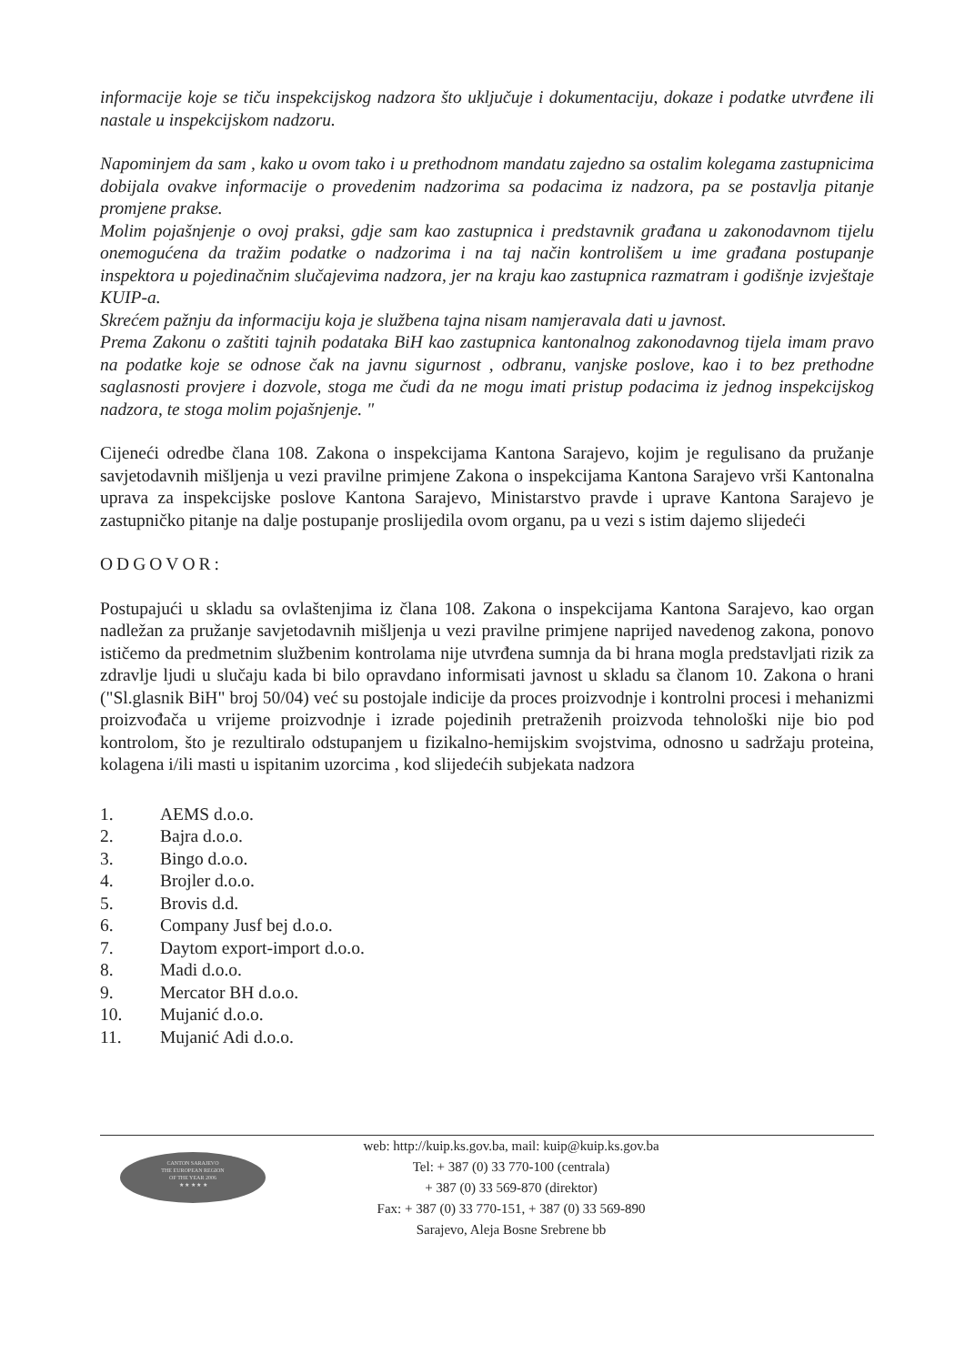informacije koje se tiču inspekcijskog nadzora što uključuje i dokumentaciju, dokaze i podatke utvrđene ili nastale u inspekcijskom nadzoru.
Napominjem da sam , kako u ovom tako i u prethodnom mandatu zajedno sa ostalim kolegama zastupnicima dobijala ovakve informacije o provedenim nadzorima sa podacima iz nadzora, pa se postavlja pitanje promjene prakse.
Molim pojašnjenje o ovoj praksi, gdje sam kao zastupnica i predstavnik građana u zakonodavnom tijelu onemogućena da tražim podatke o nadzorima i na taj način kontrolišem u ime građana postupanje inspektora u pojedinačnim slučajevima nadzora, jer na kraju kao zastupnica razmatram i godišnje izvještaje KUIP-a.
Skrećem pažnju da informaciju koja je službena tajna nisam namjeravala dati u javnost.
Prema Zakonu o zaštiti tajnih podataka BiH kao zastupnica kantonalnog zakonodavnog tijela imam pravo na podatke koje se odnose čak na javnu sigurnost , odbranu, vanjske poslove, kao i to bez prethodne saglasnosti provjere i dozvole, stoga me čudi da ne mogu imati pristup podacima iz jednog inspekcijskog nadzora, te stoga molim pojašnjenje. "
Cijeneći odredbe člana 108. Zakona o inspekcijama Kantona Sarajevo, kojim je regulisano da pružanje savjetodavnih mišljenja u vezi pravilne primjene Zakona o inspekcijama Kantona Sarajevo vrši Kantonalna uprava za inspekcijske poslove Kantona Sarajevo, Ministarstvo pravde i uprave Kantona Sarajevo je zastupničko pitanje na dalje postupanje proslijedila ovom organu, pa u vezi s istim dajemo slijedeći
ODGOVOR:
Postupajući u skladu sa ovlaštenjima iz člana 108. Zakona o inspekcijama Kantona Sarajevo, kao organ nadležan za pružanje savjetodavnih mišljenja u vezi pravilne primjene naprijed navedenog zakona, ponovo ističemo da predmetnim službenim kontrolama nije utvrđena sumnja da bi hrana mogla predstavljati rizik za zdravlje ljudi u slučaju kada bi bilo opravdano informisati javnost u skladu sa članom 10. Zakona o hrani ("Sl.glasnik BiH" broj 50/04) već su postojale indicije da proces proizvodnje i kontrolni procesi i mehanizmi proizvođača u vrijeme proizvodnje i izrade pojedinih pretraženih proizvoda tehnološki nije bio pod kontrolom, što je rezultiralo odstupanjem u fizikalno-hemijskim svojstvima, odnosno u sadržaju proteina, kolagena i/ili masti u ispitanim uzorcima , kod slijedećih subjekata nadzora
| 1. | AEMS d.o.o. |
| 2. | Bajra d.o.o. |
| 3. | Bingo d.o.o. |
| 4. | Brojler d.o.o. |
| 5. | Brovis d.d. |
| 6. | Company Jusf bej d.o.o. |
| 7. | Daytom export-import d.o.o. |
| 8. | Madi d.o.o. |
| 9. | Mercator BH d.o.o. |
| 10. | Mujanić d.o.o. |
| 11. | Mujanić Adi d.o.o. |
CANTON SARAJEVO
THE EUROPEAN REGION
OF THE YEAR 2006
★ ★ ★ ★ ★
web: http://kuip.ks.gov.ba, mail: kuip@kuip.ks.gov.ba
Tel: + 387 (0) 33 770-100 (centrala)
+ 387 (0) 33 569-870 (direktor)
Fax: + 387 (0) 33 770-151, + 387 (0) 33 569-890
Sarajevo, Aleja Bosne Srebrene bb